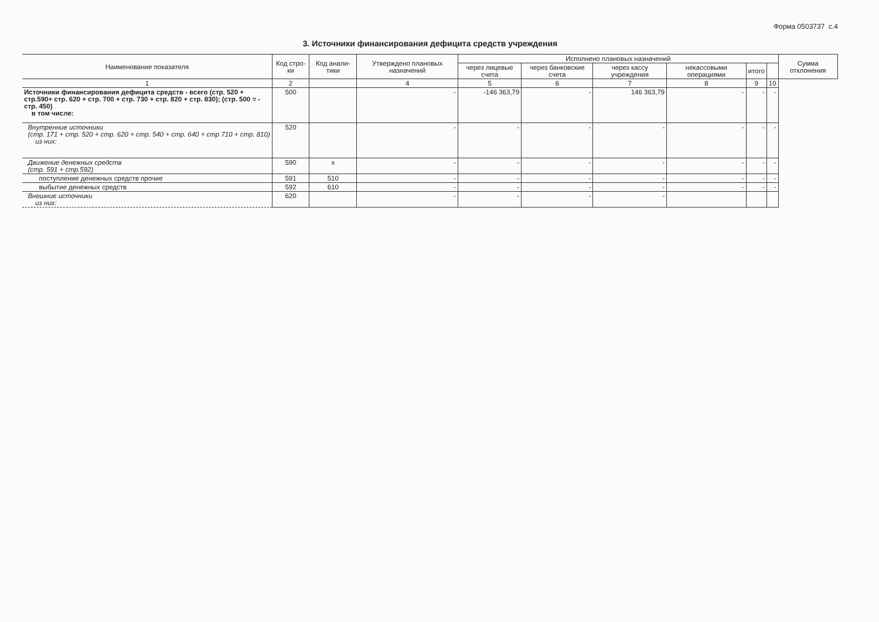Форма 0503737 с.4
3. Источники финансирования дефицита средств учреждения
| Наименование показателя | Код стро-ки | Код анали-тики | Утверждено плановых назначений | Исполнено плановых назначений | | | | | | Сумма отклонения |
| --- | --- | --- | --- | --- | --- | --- | --- | --- | --- | --- |
| | | | | через лицевые счета | через банковские счета | через кассу учреждения | некассовыми операциями | итого | | |
| 1 | 2 | | 4 | 5 | 6 | 7 | 8 | 9 | 10 | |
| Источники финансирования дефицита средств - всего (стр. 520 + стр.590+ стр. 620 + стр. 700 + стр. 730 + стр. 820 + стр. 830); (стр. 500 = - стр. 450) в том числе: | 500 | | - | -146 363,79 | - | 146 363,79 | - | - | - | |
| Внутренние источники (стр. 171 + стр. 520 + стр. 620 + стр. 540 + стр. 640 + стр 710 + стр. 810) из них: | 520 | | - | - | - | - | - | - | - | |
| Движение денежных средств (стр. 591 + стр.592) | 590 | x | - | - | - | - | - | - | - | |
| поступление денежных средств прочие | 591 | 510 | - | - | - | - | - | - | - | |
| выбытие денежных средств | 592 | 610 | - | - | - | - | - | - | - | |
| Внешние источники из них: | 620 | | - | - | - | - | | | | |